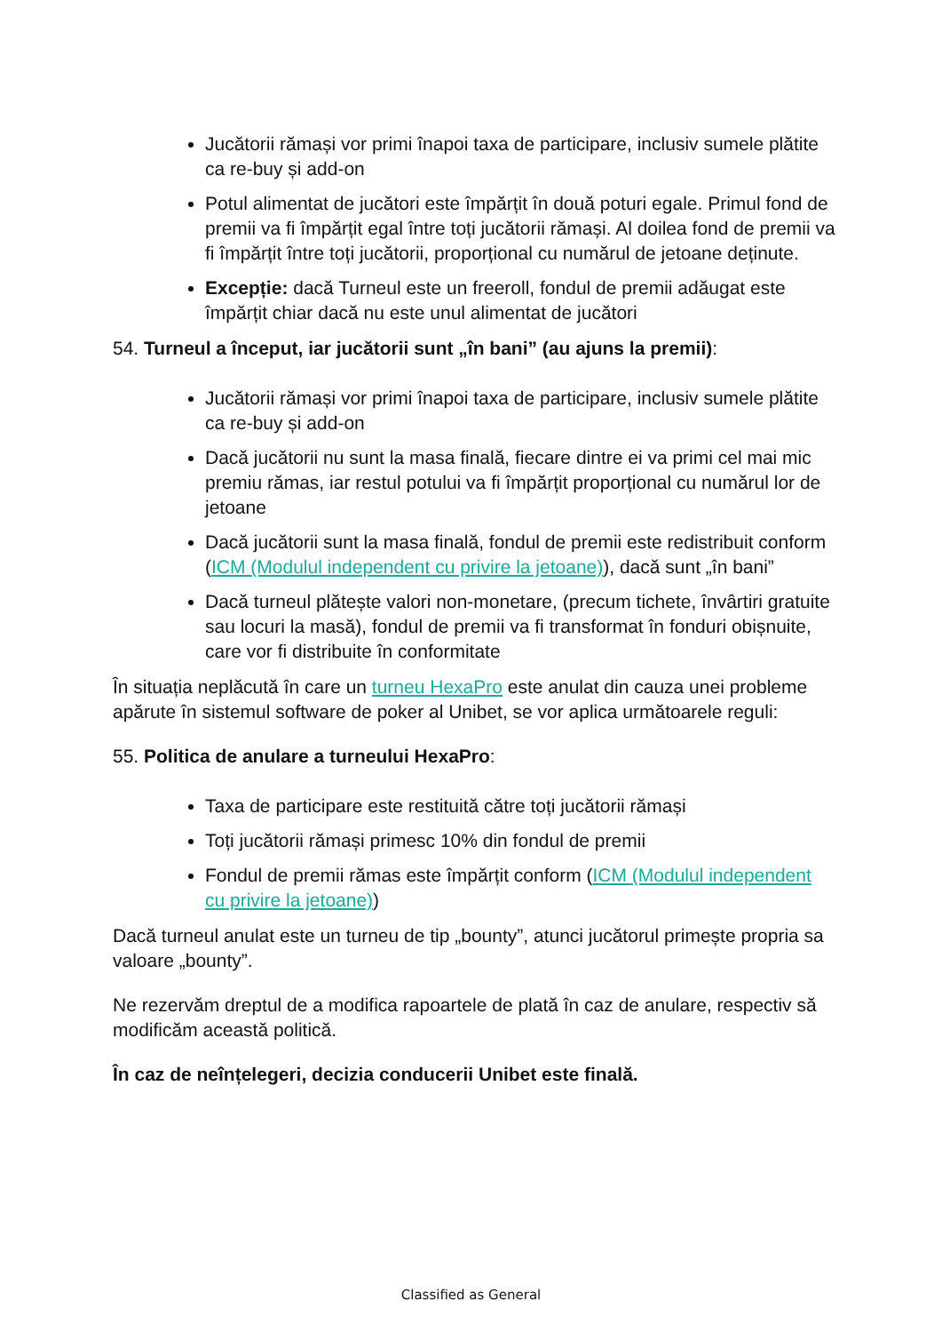Jucătorii rămași vor primi înapoi taxa de participare, inclusiv sumele plătite ca re-buy și add-on
Potul alimentat de jucători este împărțit în două poturi egale. Primul fond de premii va fi împărțit egal între toți jucătorii rămași. Al doilea fond de premii va fi împărțit între toți jucătorii, proporțional cu numărul de jetoane deținute.
Excepție: dacă Turneul este un freeroll, fondul de premii adăugat este împărțit chiar dacă nu este unul alimentat de jucători
54. Turneul a început, iar jucătorii sunt „în bani” (au ajuns la premii):
Jucătorii rămași vor primi înapoi taxa de participare, inclusiv sumele plătite ca re-buy și add-on
Dacă jucătorii nu sunt la masa finală, fiecare dintre ei va primi cel mai mic premiu rămas, iar restul potului va fi împărțit proporțional cu numărul lor de jetoane
Dacă jucătorii sunt la masa finală, fondul de premii este redistribuit conform (ICM (Modulul independent cu privire la jetoane)), dacă sunt „în bani”
Dacă turneul plătește valori non-monetare, (precum tichete, învârtiri gratuite sau locuri la masă), fondul de premii va fi transformat în fonduri obișnuite, care vor fi distribuite în conformitate
În situația neplăcută în care un turneu HexaPro este anulat din cauza unei probleme apărute în sistemul software de poker al Unibet, se vor aplica următoarele reguli:
55. Politica de anulare a turneului HexaPro:
Taxa de participare este restituită către toți jucătorii rămași
Toți jucătorii rămași primesc 10% din fondul de premii
Fondul de premii rămas este împărțit conform (ICM (Modulul independent cu privire la jetoane))
Dacă turneul anulat este un turneu de tip „bounty”, atunci jucătorul primește propria sa valoare „bounty”.
Ne rezervăm dreptul de a modifica rapoartele de plată în caz de anulare, respectiv să modificăm această politică.
În caz de neînțelegeri, decizia conducerii Unibet este finală.
Classified as General